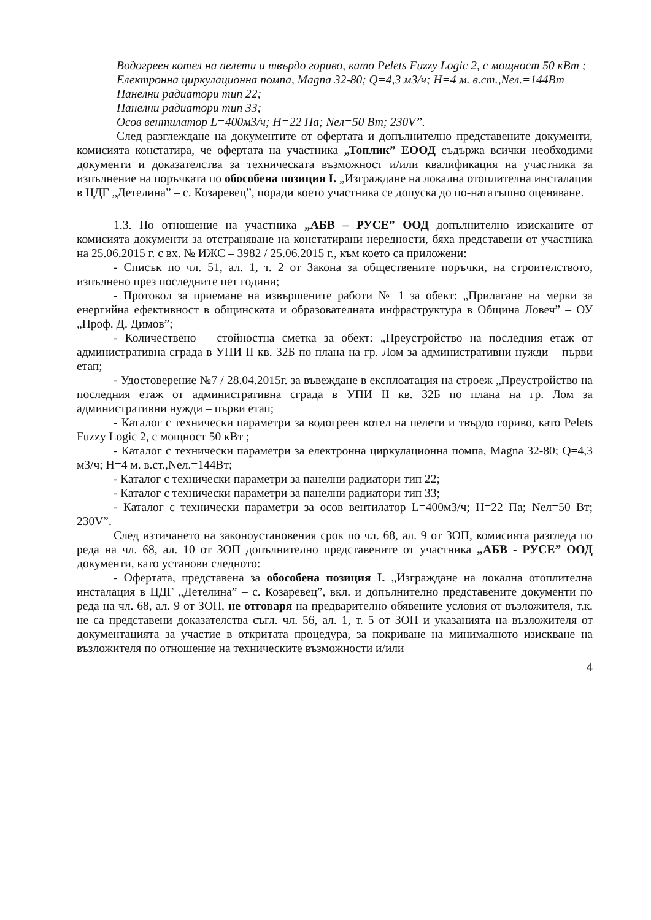Водогреен котел на пелети и твърдо гориво, като Pelets Fuzzy Logic 2, с мощност 50 кВт ;
Електронна циркулационна помпа, Magna 32-80; Q=4,3 м3/ч; H=4 м. в.ст.,Nел.=144Вт
Панелни радиатори тип 22;
Панелни радиатори тип 33;
Осов вентилатор L=400м3/ч; H=22 Па; Nел=50 Вт; 230V”.
След разглеждане на документите от офертата и допълнително представените документи, комисията констатира, че офертата на участника „Топлик” ЕООД съдържа всички необходими документи и доказателства за техническата възможност и/или квалификация на участника за изпълнение на поръчката по обособена позиция I. „Изграждане на локална отоплителна инсталация в ЦДГ „Детелина” – с. Козаревец”, поради което участника се допуска до по-нататъшно оценяване.
1.3. По отношение на участника „АБВ – РУСЕ” ООД допълнително изисканите от комисията документи за отстраняване на констатирани нередности, бяха представени от участника на 25.06.2015 г. с вх. № ИЖС – 3982 / 25.06.2015 г., към което са приложени:
- Списък по чл. 51, ал. 1, т. 2 от Закона за обществените поръчки, на строителството, изпълнено през последните пет години;
- Протокол за приемане на извършените работи № 1 за обект: „Прилагане на мерки за енергийна ефективност в общинската и образователната инфраструктура в Община Ловеч” – ОУ „Проф. Д. Димов”;
- Количествено – стойностна сметка за обект: „Преустройство на последния етаж от административна сграда в УПИ II кв. 32Б по плана на гр. Лом за административни нужди – първи етап;
- Удостоверение №7 / 28.04.2015г. за въвеждане в експлоатация на строеж „Преустройство на последния етаж от административна сграда в УПИ II кв. 32Б по плана на гр. Лом за административни нужди – първи етап;
- Каталог с технически параметри за водогреен котел на пелети и твърдо гориво, като Pelets Fuzzy Logic 2, с мощност 50 кВт ;
- Каталог с технически параметри за електронна циркулационна помпа, Magna 32-80; Q=4,3 м3/ч; H=4 м. в.ст.,Nел.=144Вт;
- Каталог с технически параметри за панелни радиатори тип 22;
- Каталог с технически параметри за панелни радиатори тип 33;
- Каталог с технически параметри за осов вентилатор L=400м3/ч; H=22 Па; Nел=50 Вт; 230V”.
След изтичането на законоустановения срок по чл. 68, ал. 9 от ЗОП, комисията разгледа по реда на чл. 68, ал. 10 от ЗОП допълнително представените от участника „АБВ - РУСЕ” ООД документи, като установи следното:
- Офертата, представена за обособена позиция I. „Изграждане на локална отоплителна инсталация в ЦДГ „Детелина” – с. Козаревец”, вкл. и допълнително представените документи по реда на чл. 68, ал. 9 от ЗОП, не отговаря на предварително обявените условия от възложителя, т.к. не са представени доказателства съгл. чл. 56, ал. 1, т. 5 от ЗОП и указанията на възложителя от документацията за участие в откритата процедура, за покриване на минималното изискване на възложителя по отношение на техническите възможности и/или
4